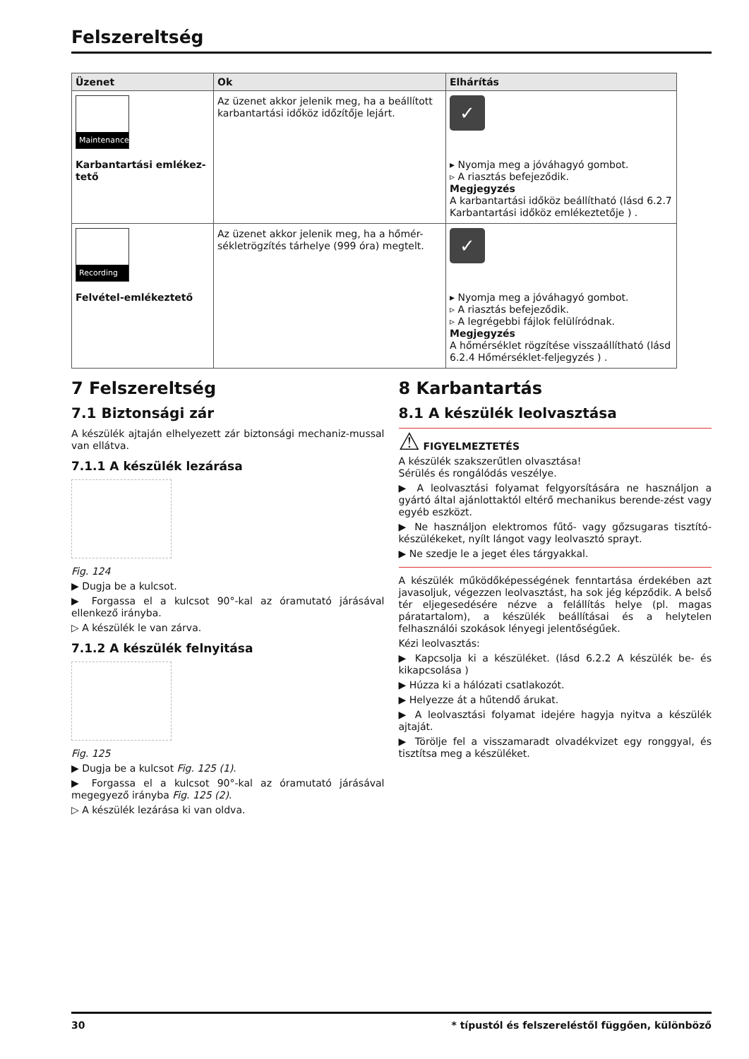Felszereltség
| Üzenet | Ok | Elhárítás |
| --- | --- | --- |
| Maintenance Karbantartási emlékez-tető | Az üzenet akkor jelenik meg, ha a beállított karbantartási időköz időzítője lejárt. | ✓ ▸ Nyomja meg a jóváhagyó gombot. ▹ A riasztás befejeződik. Megjegyzés A karbantartási időköz beállítható (lásd 6.2.7 Karbantartási időköz emlékeztetője ) . |
| Recording Felvétel-emlékeztető | Az üzenet akkor jelenik meg, ha a hőmér-sékletrögzítés tárhelye (999 óra) megtelt. | ✓ ▸ Nyomja meg a jóváhagyó gombot. ▹ A riasztás befejeződik. ▹ A legrégebbi fájlok felülíródnak. Megjegyzés A hőmérséklet rögzítése visszaállítható (lásd 6.2.4 Hőmérséklet-feljegyzés ) . |
7 Felszereltség
7.1 Biztonsági zár
A készülék ajtaján elhelyezett zár biztonsági mechaniz-mussal van ellátva.
7.1.1 A készülék lezárása
Fig. 124
▶ Dugja be a kulcsot.
▶ Forgassa el a kulcsot 90°-kal az óramutató járásával ellenkező irányba.
▷ A készülék le van zárva.
7.1.2 A készülék felnyitása
Fig. 125
▶ Dugja be a kulcsot Fig. 125 (1).
▶ Forgassa el a kulcsot 90°-kal az óramutató járásával megegyező irányba Fig. 125 (2).
▷ A készülék lezárása ki van oldva.
8 Karbantartás
8.1 A készülék leolvasztása
⚠ FIGYELMEZTETÉS
A készülék szakszerűtlen olvasztása!
Sérülés és rongálódás veszélye.
▶ A leolvasztási folyamat felgyorsítására ne használjon a gyártó által ajánlottaktól eltérő mechanikus berende-zést vagy egyéb eszközt.
▶ Ne használjon elektromos fűtő- vagy gőzsugaras tisztító-készülékeket, nyílt lángot vagy leolvasztó sprayt.
▶ Ne szedje le a jeget éles tárgyakkal.
A készülék működőképességének fenntartása érdekében azt javasoljuk, végezzen leolvasztást, ha sok jég képződik. A belső tér eljegesedésére nézve a felállítás helye (pl. magas páratartalom), a készülék beállításai és a helytelen felhasználói szokások lényegi jelentőségűek.
Kézi leolvasztás:
▶ Kapcsolja ki a készüléket. (lásd 6.2.2 A készülék be- és kikapcsolása )
▶ Húzza ki a hálózati csatlakozót.
▶ Helyezze át a hűtendő árukat.
▶ A leolvasztási folyamat idejére hagyja nyitva a készülék ajtaját.
▶ Törölje fel a visszamaradt olvadékvizet egy ronggyal, és tisztítsa meg a készüléket.
30 * típustól és felszereléstől függően, különböző